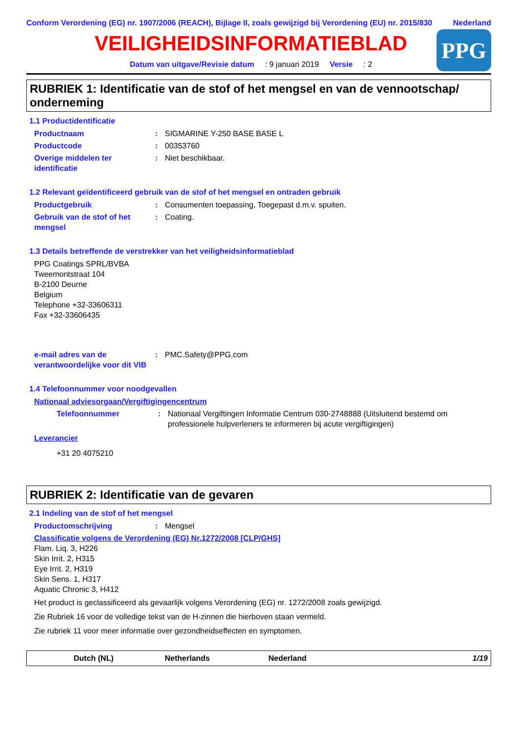Conform Verordening (EG) nr. 1907/2006 (REACH), Bijlage II, zoals gewijzigd bij Verordening (EU) nr. 2015/830
Nederland
VEILIGHEIDSINFORMATIEBLAD
Datum van uitgave/Revisie datum : 9 januari 2019 Versie : 2
PPG
RUBRIEK 1: Identificatie van de stof of het mengsel en van de vennootschap/ onderneming
1.1 Productidentificatie
Productnaam : SIGMARINE Y-250 BASE BASE L
Productcode : 00353760
Overige middelen ter identificatie
: Niet beschikbaar.
1.2 Relevant geïdentificeerd gebruik van de stof of het mengsel en ontraden gebruik
Productgebruik : Consumenten toepassing, Toegepast d.m.v. spuiten.
Gebruik van de stof of het mengsel
: Coating.
1.3 Details betreffende de verstrekker van het veiligheidsinformatieblad
PPG Coatings SPRL/BVBA
Tweemontstraat 104
B-2100 Deurne
Belgium
Telephone +32-33606311
Fax +32-33606435
e-mail adres van de verantwoordelijke voor dit VIB
: PMC.Safety@PPG.com
1.4 Telefoonnummer voor noodgevallen
Nationaal adviesorgaan/Vergiftigingencentrum
Telefoonnummer : Nationaal Vergiftingen Informatie Centrum 030-2748888 (Uitsluitend bestemd om professionele hulpverleners te informeren bij acute vergiftigingen)
Leverancier
+31 20 4075210
RUBRIEK 2: Identificatie van de gevaren
2.1 Indeling van de stof of het mengsel
Productomschrijving : Mengsel
Classificatie volgens de Verordening (EG) Nr.1272/2008 [CLP/GHS]
Flam. Liq. 3, H226
Skin Irrit. 2, H315
Eye Irrit. 2, H319
Skin Sens. 1, H317
Aquatic Chronic 3, H412
Het product is geclassificeerd als gevaarlijk volgens Verordening (EG) nr. 1272/2008 zoals gewijzigd.
Zie Rubriek 16 voor de volledige tekst van de H-zinnen die hierboven staan vermeld.
Zie rubriek 11 voor meer informatie over gezondheidseffecten en symptomen.
Dutch (NL) Netherlands Nederland 1/19